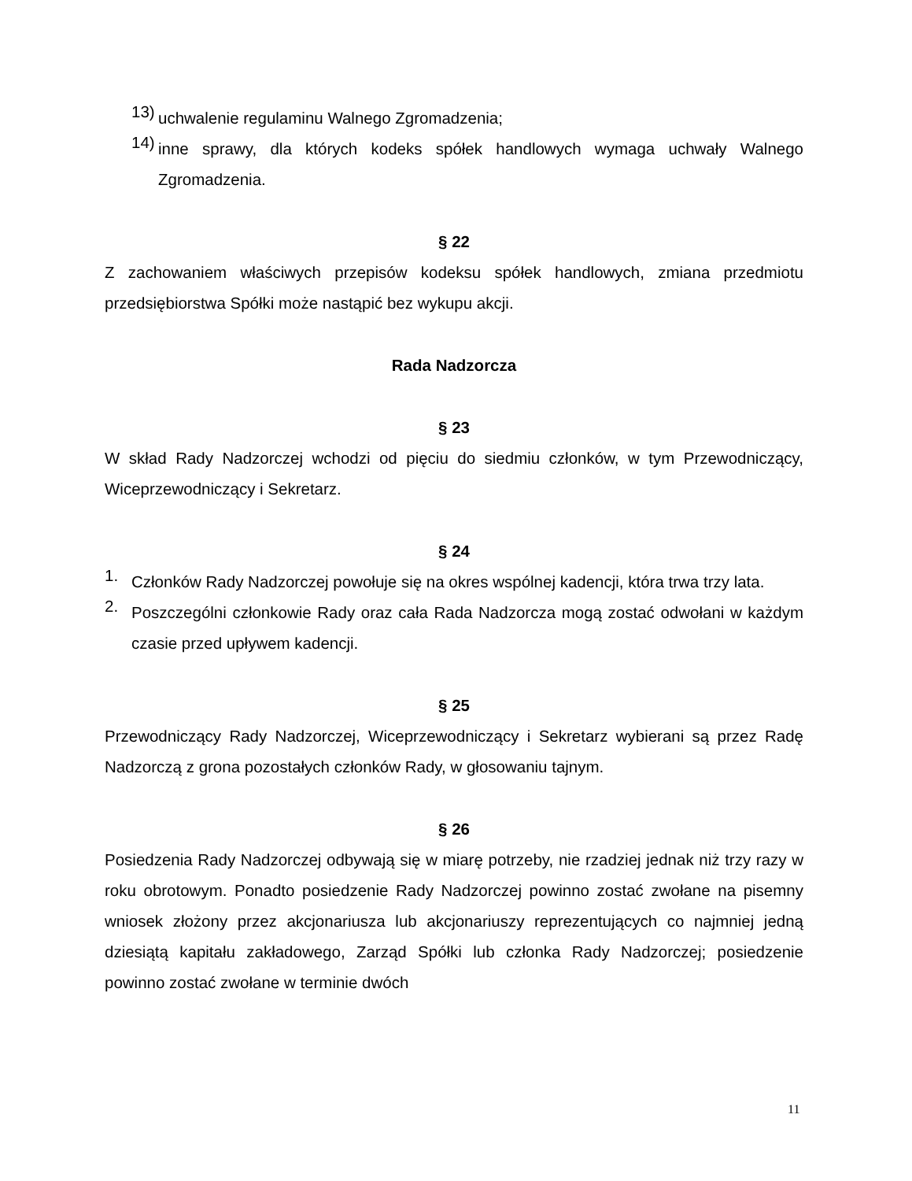13) uchwalenie regulaminu Walnego Zgromadzenia;
14) inne sprawy, dla których kodeks spółek handlowych wymaga uchwały Walnego Zgromadzenia.
§ 22
Z zachowaniem właściwych przepisów kodeksu spółek handlowych, zmiana przedmiotu przedsiębiorstwa Spółki może nastąpić bez wykupu akcji.
Rada Nadzorcza
§ 23
W skład Rady Nadzorczej wchodzi od pięciu do siedmiu członków, w tym Przewodniczący, Wiceprzewodniczący i Sekretarz.
§ 24
1. Członków Rady Nadzorczej powołuje się na okres wspólnej kadencji, która trwa trzy lata.
2. Poszczególni członkowie Rady oraz cała Rada Nadzorcza mogą zostać odwołani w każdym czasie przed upływem kadencji.
§ 25
Przewodniczący Rady Nadzorczej, Wiceprzewodniczący i Sekretarz wybierani są przez Radę Nadzorczą z grona pozostałych członków Rady, w głosowaniu tajnym.
§ 26
Posiedzenia Rady Nadzorczej odbywają się w miarę potrzeby, nie rzadziej jednak niż trzy razy w roku obrotowym. Ponadto posiedzenie Rady Nadzorczej powinno zostać zwołane na pisemny wniosek złożony przez akcjonariusza lub akcjonariuszy reprezentujących co najmniej jedną dziesiątą kapitału zakładowego, Zarząd Spółki lub członka Rady Nadzorczej; posiedzenie powinno zostać zwołane w terminie dwóch
11